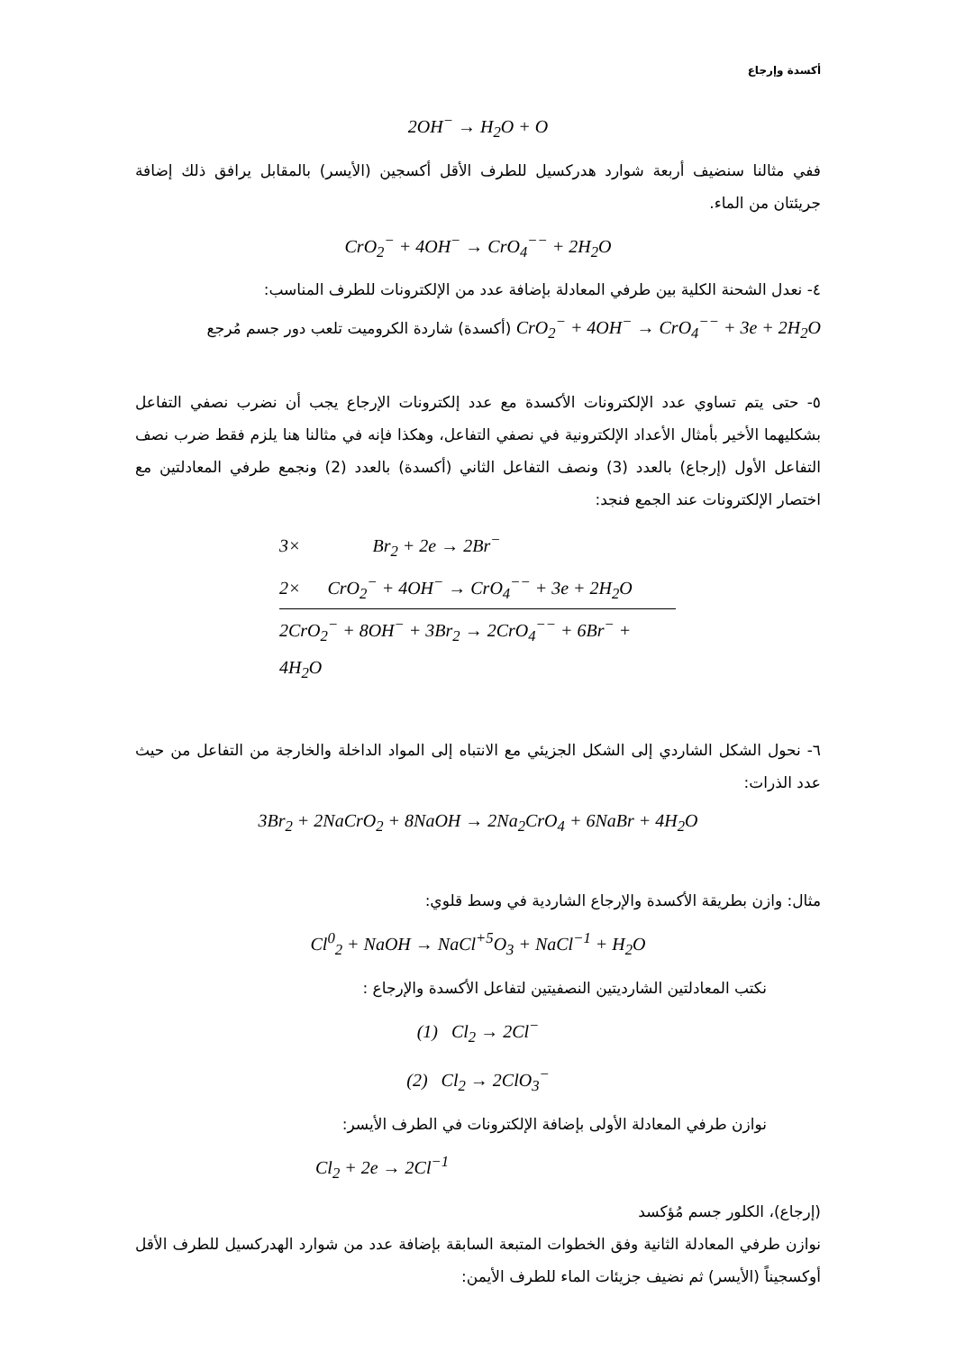أكسدة وإرجاع
2OH<sup>−</sup> → H<sub>2</sub>O + O
ففي مثالنا سنضيف أربعة شوارد هدركسيل للطرف الأقل أكسجين (الأيسر) بالمقابل يرافق ذلك إضافة جريئتان من الماء.
CrO<sub>2</sub><sup>−</sup> + 4OH<sup>−</sup> → CrO<sub>4</sub><sup>−−</sup> + 2H<sub>2</sub>O
٤- نعدل الشحنة الكلية بين طرفي المعادلة بإضافة عدد من الإلكترونات للطرف المناسب:
CrO<sub>2</sub><sup>−</sup> + 4OH<sup>−</sup> → CrO<sub>4</sub><sup>−−</sup> + 3e + 2H<sub>2</sub>O (أكسدة) شاردة الكروميت تلعب دور جسم مُرجع
٥- حتى يتم تساوي عدد الإلكترونات الأكسدة مع عدد إلكترونات الإرجاع يجب أن نضرب نصفي التفاعل بشكليهما الأخير بأمثال الأعداد الإلكترونية في نصفي التفاعل، وهكذا فإنه في مثالنا هنا يلزم فقط ضرب نصف التفاعل الأول (إرجاع) بالعدد (3) ونصف التفاعل الثاني (أكسدة) بالعدد (2) ونجمع طرفي المعادلتين مع اختصار الإلكترونات عند الجمع فنجد:
3× Br<sub>2</sub> + 2e → 2Br<sup>−</sup>
2× CrO<sub>2</sub><sup>−</sup> + 4OH<sup>−</sup> → CrO<sub>4</sub><sup>−−</sup> + 3e + 2H<sub>2</sub>O
2CrO<sub>2</sub><sup>−</sup> + 8OH<sup>−</sup> + 3Br<sub>2</sub> → 2CrO<sub>4</sub><sup>−−</sup> + 6Br<sup>−</sup> + 4H<sub>2</sub>O
٦- نحول الشكل الشاردي إلى الشكل الجزيئي مع الانتباه إلى المواد الداخلة والخارجة من التفاعل من حيث عدد الذرات:
3Br<sub>2</sub> + 2NaCrO<sub>2</sub> + 8NaOH → 2Na<sub>2</sub>CrO<sub>4</sub> + 6NaBr + 4H<sub>2</sub>O
مثال: وازن بطريقة الأكسدة والإرجاع الشاردية في وسط قلوي:
Cl<sup>0</sup><sub>2</sub> + NaOH → NaCl<sup>+5</sup>O<sub>3</sub> + NaCl<sup>−1</sup> + H<sub>2</sub>O
نكتب المعادلتين الشارديتين النصفيتين لتفاعل الأكسدة والإرجاع :
(1) Cl<sub>2</sub> → 2Cl<sup>−</sup>
(2) Cl<sub>2</sub> → 2ClO<sub>3</sub><sup>−</sup>
نوازن طرفي المعادلة الأولى بإضافة الإلكترونات في الطرف الأيسر:
Cl<sub>2</sub> + 2e → 2Cl<sup>−1</sup>
(إرجاع)، الكلور جسم مُؤكسد
نوازن طرفي المعادلة الثانية وفق الخطوات المتبعة السابقة بإضافة عدد من شوارد الهدركسيل للطرف الأقل أوكسجيناً (الأيسر) ثم نضيف جزيئات الماء للطرف الأيمن: